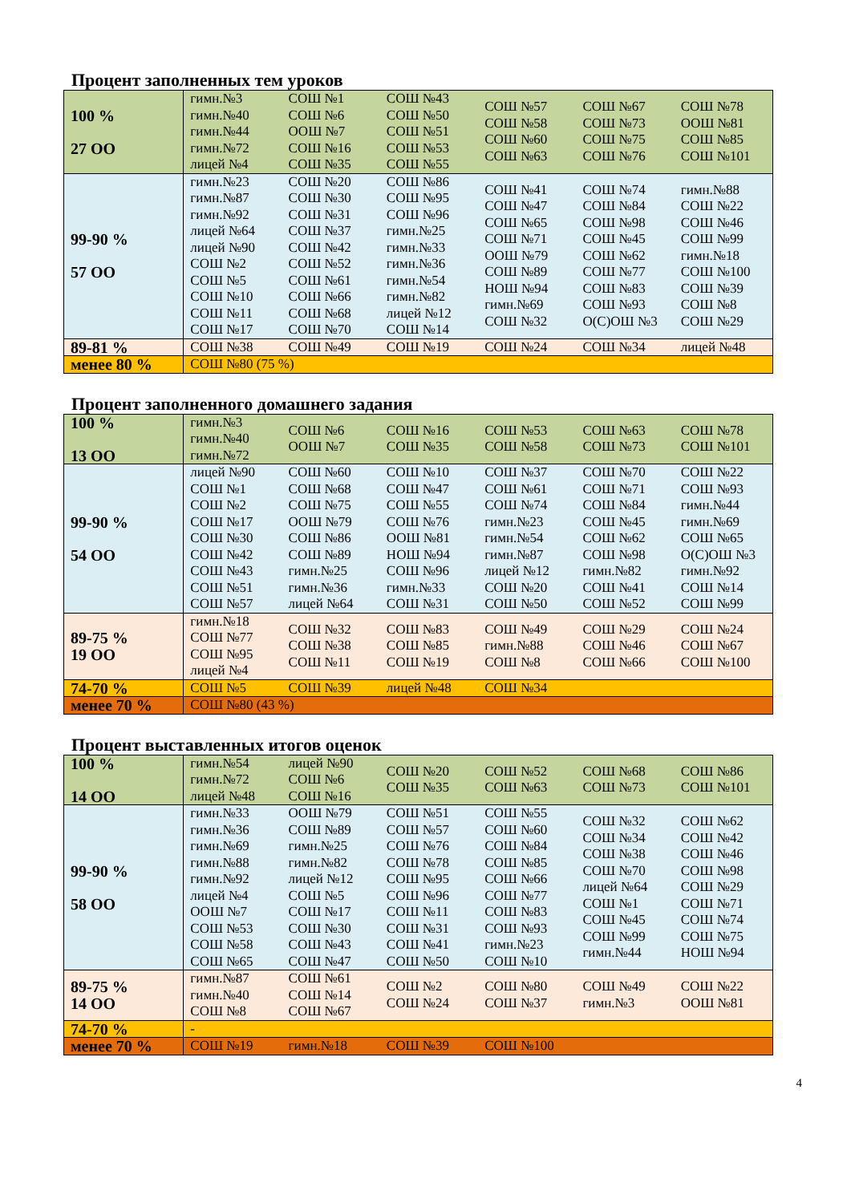Процент заполненных тем уроков
| 100 % 27 ОО | гимн.№3 гимн.№40 гимн.№44 гимн.№72 лицей №4 | СОШ №1 СОШ №6 ООШ №7 СОШ №16 СОШ №35 | СОШ №43 СОШ №50 СОШ №51 СОШ №53 СОШ №55 | СОШ №57 СОШ №58 СОШ №60 СОШ №63 | СОШ №67 СОШ №73 СОШ №75 СОШ №76 | СОШ №78 ООШ №81 СОШ №85 СОШ №101 |
| 99-90 % 57 ОО | гимн.№23 гимн.№87 гимн.№92 лицей №64 лицей №90 СОШ №2 СОШ №5 СОШ №10 СОШ №11 СОШ №17 | СОШ №20 СОШ №30 СОШ №31 СОШ №37 СОШ №42 СОШ №52 СОШ №61 СОШ №66 СОШ №68 СОШ №70 | СОШ №86 СОШ №95 СОШ №96 гимн.№25 гимн.№33 гимн.№36 гимн.№54 гимн.№82 лицей №12 СОШ №14 | СОШ №41 СОШ №47 СОШ №65 СОШ №71 ООШ №79 СОШ №89 НОШ №94 гимн.№69 СОШ №32 | СОШ №74 СОШ №84 СОШ №98 СОШ №45 СОШ №62 СОШ №77 СОШ №83 СОШ №93 О(С)ОШ №3 | гимн.№88 СОШ №22 СОШ №46 СОШ №99 гимн.№18 СОШ №100 СОШ №39 СОШ №8 СОШ №29 |
| 89-81 % | СОШ №38 | СОШ №49 | СОШ №19 | СОШ №24 | СОШ №34 | лицей №48 |
| менее 80 % | СОШ №80 (75 %) | | | | | |
Процент заполненного домашнего задания
| 100 % 13 ОО | гимн.№3 гимн.№40 гимн.№72 | СОШ №6 ООШ №7 | СОШ №16 СОШ №35 | СОШ №53 СОШ №58 | СОШ №63 СОШ №73 | СОШ №78 СОШ №101 |
| 99-90 % 54 ОО | лицей №90 СОШ №1 СОШ №2 СОШ №17 СОШ №30 СОШ №42 СОШ №43 СОШ №51 СОШ №57 | СОШ №60 СОШ №68 СОШ №75 ООШ №79 СОШ №86 СОШ №89 гимн.№25 гимн.№36 лицей №64 | СОШ №10 СОШ №47 СОШ №55 СОШ №76 ООШ №81 НОШ №94 СОШ №96 гимн.№33 СОШ №31 | СОШ №37 СОШ №61 СОШ №74 гимн.№23 гимн.№54 гимн.№87 лицей №12 СОШ №20 СОШ №50 | СОШ №70 СОШ №71 СОШ №84 СОШ №45 СОШ №62 СОШ №98 гимн.№82 СОШ №41 СОШ №52 | СОШ №22 СОШ №93 гимн.№44 гимн.№69 СОШ №65 О(С)ОШ №3 гимн.№92 СОШ №14 СОШ №99 |
| 89-75 % 19 ОО | гимн.№18 СОШ №77 СОШ №95 лицей №4 | СОШ №32 СОШ №38 СОШ №11 | СОШ №83 СОШ №85 СОШ №19 | СОШ №49 гимн.№88 СОШ №8 | СОШ №29 СОШ №46 СОШ №66 | СОШ №24 СОШ №67 СОШ №100 |
| 74-70 % | СОШ №5 | СОШ №39 | лицей №48 | СОШ №34 | | |
| менее 70 % | СОШ №80 (43 %) | | | | | |
Процент выставленных итогов оценок
| 100 % 14 ОО | гимн.№54 гимн.№72 лицей №48 | лицей №90 СОШ №6 СОШ №16 | СОШ №20 СОШ №35 | СОШ №52 СОШ №63 | СОШ №68 СОШ №73 | СОШ №86 СОШ №101 |
| 99-90 % 58 ОО | гимн.№33 гимн.№36 гимн.№69 гимн.№88 гимн.№92 лицей №4 ООШ №7 СОШ №53 СОШ №58 СОШ №65 | ООШ №79 СОШ №89 гимн.№25 гимн.№82 лицей №12 СОШ №5 СОШ №17 СОШ №30 СОШ №43 СОШ №47 | СОШ №51 СОШ №57 СОШ №76 СОШ №78 СОШ №95 СОШ №96 СОШ №11 СОШ №31 СОШ №41 СОШ №50 | СОШ №55 СОШ №60 СОШ №84 СОШ №85 СОШ №66 СОШ №77 СОШ №83 СОШ №93 гимн.№23 СОШ №10 | СОШ №32 СОШ №34 СОШ №38 СОШ №70 лицей №64 СОШ №1 СОШ №45 СОШ №99 гимн.№44 | СОШ №62 СОШ №42 СОШ №46 СОШ №98 СОШ №29 СОШ №71 СОШ №74 СОШ №75 НОШ №94 |
| 89-75 % 14 ОО | гимн.№87 гимн.№40 СОШ №8 | СОШ №61 СОШ №14 СОШ №67 | СОШ №2 СОШ №24 | СОШ №80 СОШ №37 | СОШ №49 гимн.№3 | СОШ №22 ООШ №81 |
| 74-70 % | - | | | | | |
| менее 70 % | СОШ №19 | гимн.№18 | СОШ №39 | СОШ №100 | | |
4